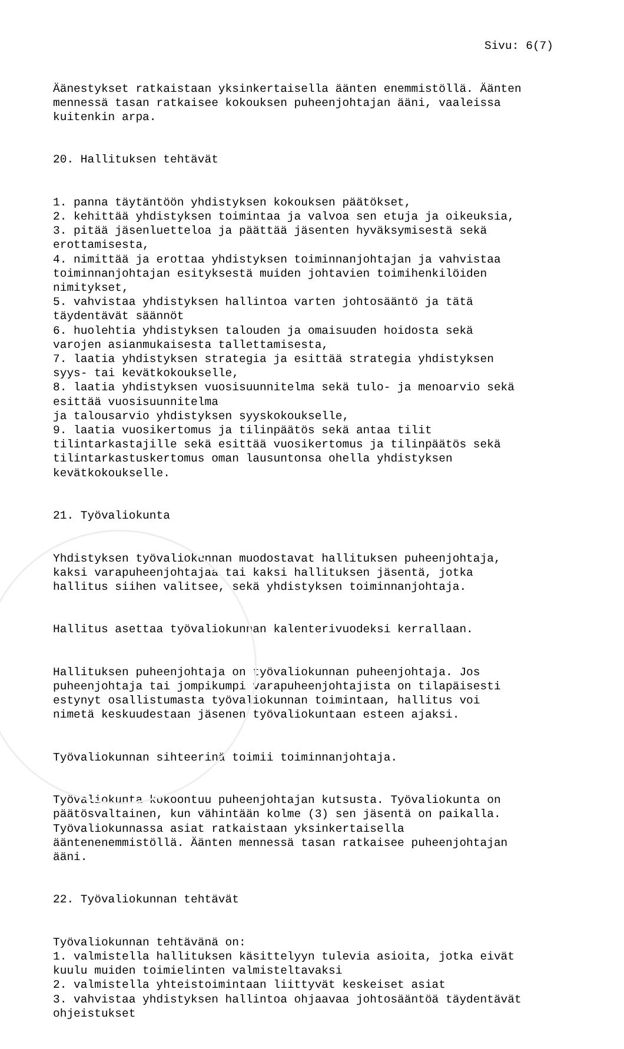Sivu: 6(7)
Äänestykset ratkaistaan yksinkertaisella äänten enemmistöllä. Äänten mennessä tasan ratkaisee kokouksen puheenjohtajan ääni, vaaleissa kuitenkin arpa.
20. Hallituksen tehtävät
1. panna täytäntöön yhdistyksen kokouksen päätökset, 2. kehittää yhdistyksen toimintaa ja valvoa sen etuja ja oikeuksia, 3. pitää jäsenluetteloa ja päättää jäsenten hyväksymisestä sekä erottamisesta, 4. nimittää ja erottaa yhdistyksen toiminnanjohtajan ja vahvistaa toiminnanjohtajan esityksestä muiden johtavien toimihenkilöiden nimitykset, 5. vahvistaa yhdistyksen hallintoa varten johtosääntö ja tätä täydentävät säännöt 6. huolehtia yhdistyksen talouden ja omaisuuden hoidosta sekä varojen asianmukaisesta tallettamisesta, 7. laatia yhdistyksen strategia ja esittää strategia yhdistyksen syys- tai kevätkokoukselle, 8. laatia yhdistyksen vuosisuunnitelma sekä tulo- ja menoarvio sekä esittää vuosisuunnitelma ja talousarvio yhdistyksen syyskokoukselle, 9. laatia vuosikertomus ja tilinpäätös sekä antaa tilit tilintarkastajille sekä esittää vuosikertomus ja tilinpäätös sekä tilintarkastuskertomus oman lausuntonsa ohella yhdistyksen kevätkokoukselle.
21. Työvaliokunta
Yhdistyksen työvaliokunnan muodostavat hallituksen puheenjohtaja, kaksi varapuheenjohtajaa tai kaksi hallituksen jäsentä, jotka hallitus siihen valitsee, sekä yhdistyksen toiminnanjohtaja.
Hallitus asettaa työvaliokunnan kalenterivuodeksi kerrallaan.
Hallituksen puheenjohtaja on työvaliokunnan puheenjohtaja. Jos puheenjohtaja tai jompikumpi varapuheenjohtajista on tilapäisesti estynyt osallistumasta työvaliokunnan toimintaan, hallitus voi nimetä keskuudestaan jäsenen työvaliokuntaan esteen ajaksi.
Työvaliokunnan sihteerinä toimii toiminnanjohtaja.
Työvaliokunta kokoontuu puheenjohtajan kutsusta. Työvaliokunta on päätösvaltainen, kun vähintään kolme (3) sen jäsentä on paikalla. Työvaliokunnassa asiat ratkaistaan yksinkertaisella ääntenenemmistöllä. Äänten mennessä tasan ratkaisee puheenjohtajan ääni.
22. Työvaliokunnan tehtävät
Työvaliokunnan tehtävänä on: 1. valmistella hallituksen käsittelyyn tulevia asioita, jotka eivät kuulu muiden toimielinten valmisteltavaksi 2. valmistella yhteistoimintaan liittyvät keskeiset asiat 3. vahvistaa yhdistyksen hallintoa ohjaavaa johtosääntöä täydentävät ohjeistukset